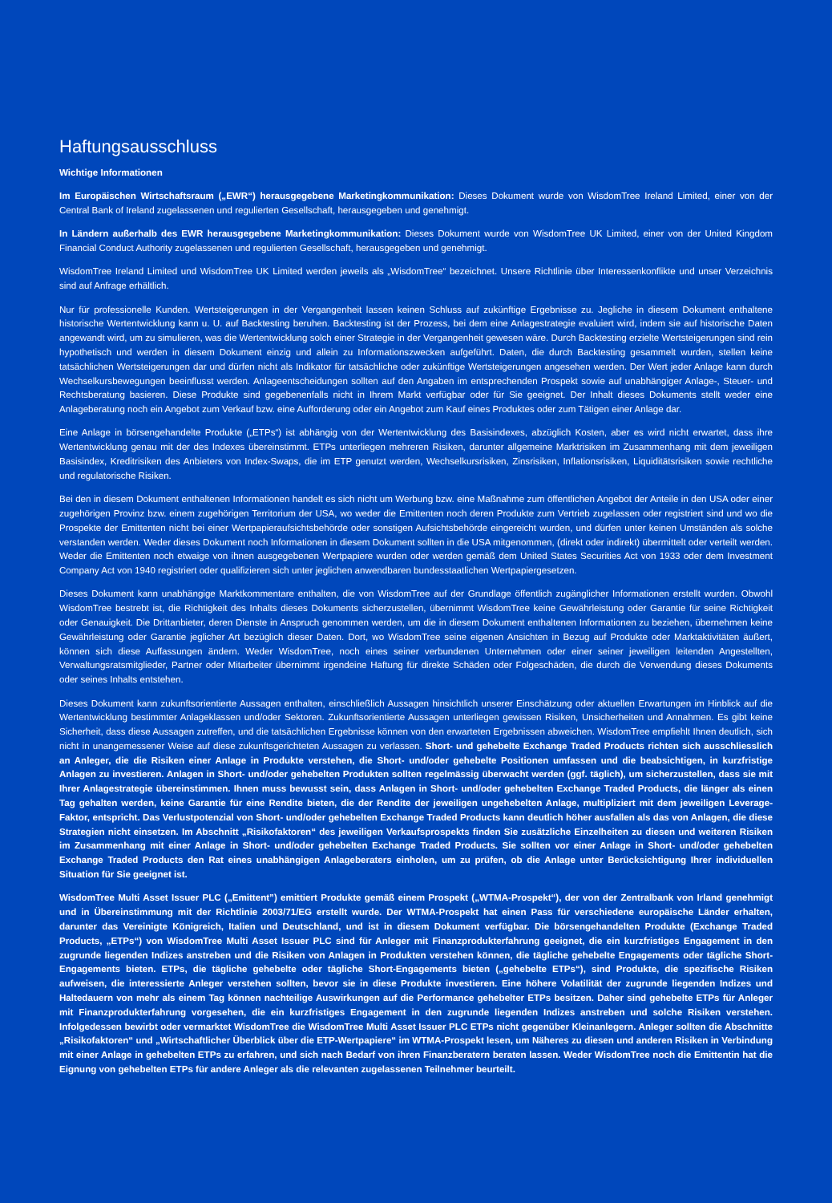Haftungsausschluss
Wichtige Informationen
Im Europäischen Wirtschaftsraum („EWR“) herausgegebene Marketingkommunikation: Dieses Dokument wurde von WisdomTree Ireland Limited, einer von der Central Bank of Ireland zugelassenen und regulierten Gesellschaft, herausgegeben und genehmigt.
In Ländern außerhalb des EWR herausgegebene Marketingkommunikation: Dieses Dokument wurde von WisdomTree UK Limited, einer von der United Kingdom Financial Conduct Authority zugelassenen und regulierten Gesellschaft, herausgegeben und genehmigt.
WisdomTree Ireland Limited und WisdomTree UK Limited werden jeweils als „WisdomTree“ bezeichnet. Unsere Richtlinie über Interessenkonflikte und unser Verzeichnis sind auf Anfrage erhältlich.
Nur für professionelle Kunden. Wertsteigerungen in der Vergangenheit lassen keinen Schluss auf zukünftige Ergebnisse zu. Jegliche in diesem Dokument enthaltene historische Wertentwicklung kann u. U. auf Backtesting beruhen. Backtesting ist der Prozess, bei dem eine Anlagestrategie evaluiert wird, indem sie auf historische Daten angewandt wird, um zu simulieren, was die Wertentwicklung solch einer Strategie in der Vergangenheit gewesen wäre. Durch Backtesting erzielte Wertsteigerungen sind rein hypothetisch und werden in diesem Dokument einzig und allein zu Informationszwecken aufgeführt. Daten, die durch Backtesting gesammelt wurden, stellen keine tatsächlichen Wertsteigerungen dar und dürfen nicht als Indikator für tatsächliche oder zukünftige Wertsteigerungen angesehen werden. Der Wert jeder Anlage kann durch Wechselkursbewegungen beeinflusst werden. Anlageentscheidungen sollten auf den Angaben im entsprechenden Prospekt sowie auf unabhängiger Anlage-, Steuer- und Rechtsberatung basieren. Diese Produkte sind gegebenenfalls nicht in Ihrem Markt verfügbar oder für Sie geeignet. Der Inhalt dieses Dokuments stellt weder eine Anlageberatung noch ein Angebot zum Verkauf bzw. eine Aufforderung oder ein Angebot zum Kauf eines Produktes oder zum Tätigen einer Anlage dar.
Eine Anlage in börsengehandelte Produkte („ETPs“) ist abhängig von der Wertentwicklung des Basisindexes, abzüglich Kosten, aber es wird nicht erwartet, dass ihre Wertentwicklung genau mit der des Indexes übereinstimmt. ETPs unterliegen mehreren Risiken, darunter allgemeine Marktrisiken im Zusammenhang mit dem jeweiligen Basisindex, Kreditrisiken des Anbieters von Index-Swaps, die im ETP genutzt werden, Wechselkursrisiken, Zinsrisiken, Inflationsrisiken, Liquiditätsrisiken sowie rechtliche und regulatorische Risiken.
Bei den in diesem Dokument enthaltenen Informationen handelt es sich nicht um Werbung bzw. eine Maßnahme zum öffentlichen Angebot der Anteile in den USA oder einer zugehörigen Provinz bzw. einem zugehörigen Territorium der USA, wo weder die Emittenten noch deren Produkte zum Vertrieb zugelassen oder registriert sind und wo die Prospekte der Emittenten nicht bei einer Wertpapieraufsichtsbehörde oder sonstigen Aufsichtsbehörde eingereicht wurden, und dürfen unter keinen Umständen als solche verstanden werden. Weder dieses Dokument noch Informationen in diesem Dokument sollten in die USA mitgenommen, (direkt oder indirekt) übermittelt oder verteilt werden. Weder die Emittenten noch etwaige von ihnen ausgegebenen Wertpapiere wurden oder werden gemäß dem United States Securities Act von 1933 oder dem Investment Company Act von 1940 registriert oder qualifizieren sich unter jeglichen anwendbaren bundesstaatlichen Wertpapiergesetzen.
Dieses Dokument kann unabhängige Marktkommentare enthalten, die von WisdomTree auf der Grundlage öffentlich zugänglicher Informationen erstellt wurden. Obwohl WisdomTree bestrebt ist, die Richtigkeit des Inhalts dieses Dokuments sicherzustellen, übernimmt WisdomTree keine Gewährleistung oder Garantie für seine Richtigkeit oder Genauigkeit. Die Drittanbieter, deren Dienste in Anspruch genommen werden, um die in diesem Dokument enthaltenen Informationen zu beziehen, übernehmen keine Gewährleistung oder Garantie jeglicher Art bezüglich dieser Daten. Dort, wo WisdomTree seine eigenen Ansichten in Bezug auf Produkte oder Marktaktivitäten äußert, können sich diese Auffassungen ändern. Weder WisdomTree, noch eines seiner verbundenen Unternehmen oder einer seiner jeweiligen leitenden Angestellten, Verwaltungsratsmitglieder, Partner oder Mitarbeiter übernimmt irgendeine Haftung für direkte Schäden oder Folgeschäden, die durch die Verwendung dieses Dokuments oder seines Inhalts entstehen.
Dieses Dokument kann zukunftsorientierte Aussagen enthalten, einschließlich Aussagen hinsichtlich unserer Einschätzung oder aktuellen Erwartungen im Hinblick auf die Wertentwicklung bestimmter Anlageklassen und/oder Sektoren. Zukunftsorientierte Aussagen unterliegen gewissen Risiken, Unsicherheiten und Annahmen. Es gibt keine Sicherheit, dass diese Aussagen zutreffen, und die tatsächlichen Ergebnisse können von den erwarteten Ergebnissen abweichen. WisdomTree empfiehlt Ihnen deutlich, sich nicht in unangemessener Weise auf diese zukunftsgerichteten Aussagen zu verlassen. Short- und gehebelte Exchange Traded Products richten sich ausschliesslich an Anleger, die die Risiken einer Anlage in Produkte verstehen, die Short- und/oder gehebelte Positionen umfassen und die beabsichtigen, in kurzfristige Anlagen zu investieren. Anlagen in Short- und/oder gehebelten Produkten sollten regelmässig überwacht werden (ggf. täglich), um sicherzustellen, dass sie mit Ihrer Anlagestrategie übereinstimmen. Ihnen muss bewusst sein, dass Anlagen in Short- und/oder gehebelten Exchange Traded Products, die länger als einen Tag gehalten werden, keine Garantie für eine Rendite bieten, die der Rendite der jeweiligen ungehebelten Anlage, multipliziert mit dem jeweiligen Leverage-Faktor, entspricht. Das Verlustpotenzial von Short- und/oder gehebelten Exchange Traded Products kann deutlich höher ausfallen als das von Anlagen, die diese Strategien nicht einsetzen. Im Abschnitt „Risikofaktoren“ des jeweiligen Verkaufsprospekts finden Sie zusätzliche Einzelheiten zu diesen und weiteren Risiken im Zusammenhang mit einer Anlage in Short- und/oder gehebelten Exchange Traded Products. Sie sollten vor einer Anlage in Short- und/oder gehebelten Exchange Traded Products den Rat eines unabhängigen Anlageberaters einholen, um zu prüfen, ob die Anlage unter Berücksichtigung Ihrer individuellen Situation für Sie geeignet ist.
WisdomTree Multi Asset Issuer PLC („Emittent”) emittiert Produkte gemäß einem Prospekt („WTMA-Prospekt“), der von der Zentralbank von Irland genehmigt und in Übereinstimmung mit der Richtlinie 2003/71/EG erstellt wurde. Der WTMA-Prospekt hat einen Pass für verschiedene europäische Länder erhalten, darunter das Vereinigte Königreich, Italien und Deutschland, und ist in diesem Dokument verfügbar. Die börsengehandelten Produkte (Exchange Traded Products, „ETPs“) von WisdomTree Multi Asset Issuer PLC sind für Anleger mit Finanzprodukterfahrung geeignet, die ein kurzfristiges Engagement in den zugrunde liegenden Indizes anstreben und die Risiken von Anlagen in Produkten verstehen können, die tägliche gehebelte Engagements oder tägliche Short-Engagements bieten. ETPs, die tägliche gehebelte oder tägliche Short-Engagements bieten („gehebelte ETPs“), sind Produkte, die spezifische Risiken aufweisen, die interessierte Anleger verstehen sollten, bevor sie in diese Produkte investieren. Eine höhere Volatilität der zugrunde liegenden Indizes und Haltedauern von mehr als einem Tag können nachteilige Auswirkungen auf die Performance gehebelter ETPs besitzen. Daher sind gehebelte ETPs für Anleger mit Finanzprodukterfahrung vorgesehen, die ein kurzfristiges Engagement in den zugrunde liegenden Indizes anstreben und solche Risiken verstehen. Infolgedessen bewirbt oder vermarktet WisdomTree die WisdomTree Multi Asset Issuer PLC ETPs nicht gegenüber Kleinanlegern. Anleger sollten die Abschnitte „Risikofaktoren“ und „Wirtschaftlicher Überblick über die ETP-Wertpapiere“ im WTMA-Prospekt lesen, um Näheres zu diesen und anderen Risiken in Verbindung mit einer Anlage in gehebelten ETPs zu erfahren, und sich nach Bedarf von ihren Finanzberatern beraten lassen. Weder WisdomTree noch die Emittentin hat die Eignung von gehebelten ETPs für andere Anleger als die relevanten zugelassenen Teilnehmer beurteilt.